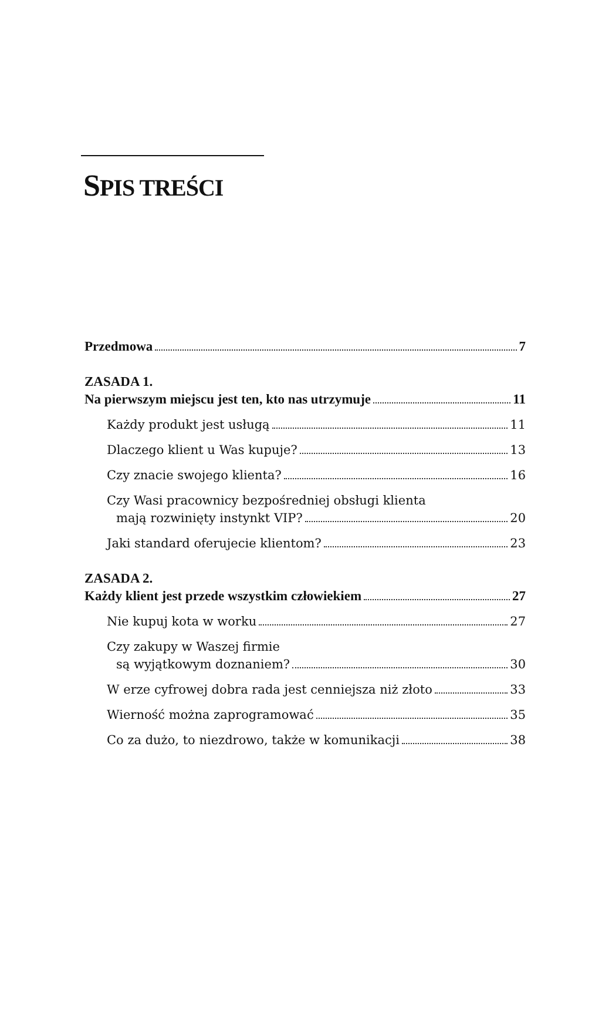SPIS TREŚCI
Przedmowa 7
ZASADA 1.
Na pierwszym miejscu jest ten, kto nas utrzymuje 11
Każdy produkt jest usługą 11
Dlaczego klient u Was kupuje? 13
Czy znacie swojego klienta? 16
Czy Wasi pracownicy bezpośredniej obsługi klienta
mają rozwinięty instynkt VIP? 20
Jaki standard oferujecie klientom? 23
ZASADA 2.
Każdy klient jest przede wszystkim człowiekiem 27
Nie kupuj kota w worku 27
Czy zakupy w Waszej firmie
są wyjątkowym doznaniem? 30
W erze cyfrowej dobra rada jest cenniejsza niż złoto 33
Wierność można zaprogramować 35
Co za dużo, to niezdrowo, także w komunikacji 38